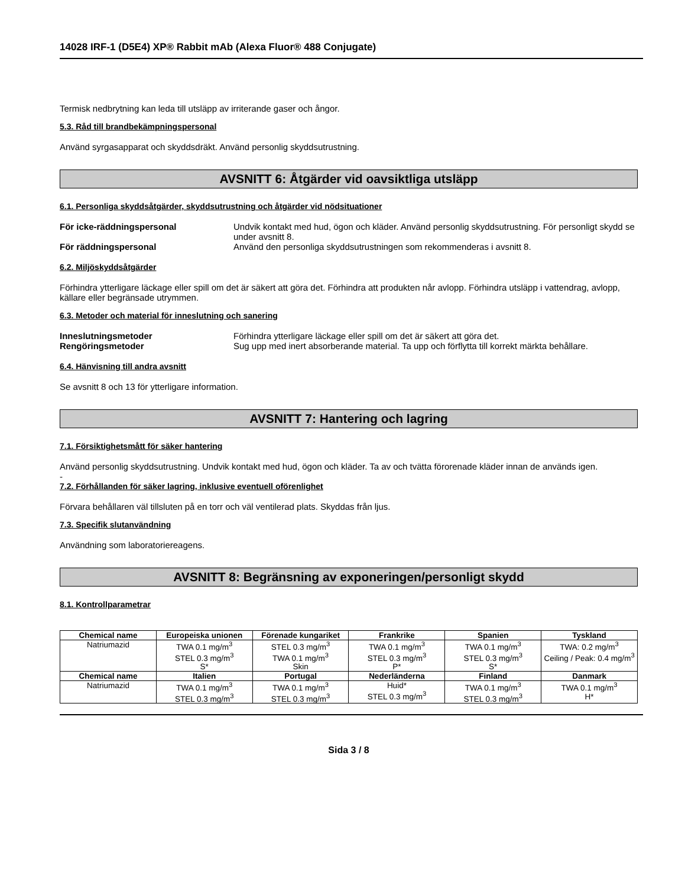14028 IRF-1 (D5E4) XP® Rabbit mAb (Alexa Fluor® 488 Conjugate)
Termisk nedbrytning kan leda till utsläpp av irriterande gaser och ångor.
5.3. Råd till brandbekämpningspersonal
Använd syrgasapparat och skyddsdräkt. Använd personlig skyddsutrustning.
AVSNITT 6: Åtgärder vid oavsiktliga utsläpp
6.1. Personliga skyddsåtgärder, skyddsutrustning och åtgärder vid nödsituationer
För icke-räddningspersonal Undvik kontakt med hud, ögon och kläder. Använd personlig skyddsutrustning. För personligt skydd se under avsnitt 8.
För räddningspersonal Använd den personliga skyddsutrustningen som rekommenderas i avsnitt 8.
6.2. Miljöskyddsåtgärder
Förhindra ytterligare läckage eller spill om det är säkert att göra det. Förhindra att produkten når avlopp. Förhindra utsläpp i vattendrag, avlopp, källare eller begränsade utrymmen.
6.3. Metoder och material för inneslutning och sanering
Inneslutningsmetoder Förhindra ytterligare läckage eller spill om det är säkert att göra det.
Rengöringsmetoder Sug upp med inert absorberande material. Ta upp och förflytta till korrekt märkta behållare.
6.4. Hänvisning till andra avsnitt
Se avsnitt 8 och 13 för ytterligare information.
AVSNITT 7: Hantering och lagring
7.1. Försiktighetsmått för säker hantering
Använd personlig skyddsutrustning. Undvik kontakt med hud, ögon och kläder. Ta av och tvätta förorenade kläder innan de används igen.
-
7.2. Förhållanden för säker lagring, inklusive eventuell oförenlighet
Förvara behållaren väl tillsluten på en torr och väl ventilerad plats. Skyddas från ljus.
7.3. Specifik slutanvändning
Användning som laboratoriereagens.
AVSNITT 8: Begränsning av exponeringen/personligt skydd
8.1. Kontrollparametrar
| Chemical name | Europeiska unionen | Förenade kungariket | Frankrike | Spanien | Tyskland |
| --- | --- | --- | --- | --- | --- |
| Natriumazid | TWA 0.1 mg/m<sup>3</sup> STEL 0.3 mg/m<sup>3</sup> S* | STEL 0.3 mg/m<sup>3</sup> TWA 0.1 mg/m<sup>3</sup> Skin | TWA 0.1 mg/m<sup>3</sup> STEL 0.3 mg/m<sup>3</sup> P* | TWA 0.1 mg/m<sup>3</sup> STEL 0.3 mg/m<sup>3</sup> S* | TWA: 0.2 mg/m<sup>3</sup> Ceiling / Peak: 0.4 mg/m<sup>3</sup> |
| Chemical name | Italien | Portugal | Nederländerna | Finland | Danmark |
| Natriumazid | TWA 0.1 mg/m<sup>3</sup> STEL 0.3 mg/m<sup>3</sup> | TWA 0.1 mg/m<sup>3</sup> STEL 0.3 mg/m<sup>3</sup> | Huid* STEL 0.3 mg/m<sup>3</sup> | TWA 0.1 mg/m<sup>3</sup> STEL 0.3 mg/m<sup>3</sup> | TWA 0.1 mg/m<sup>3</sup> H* |
Sida 3 / 8